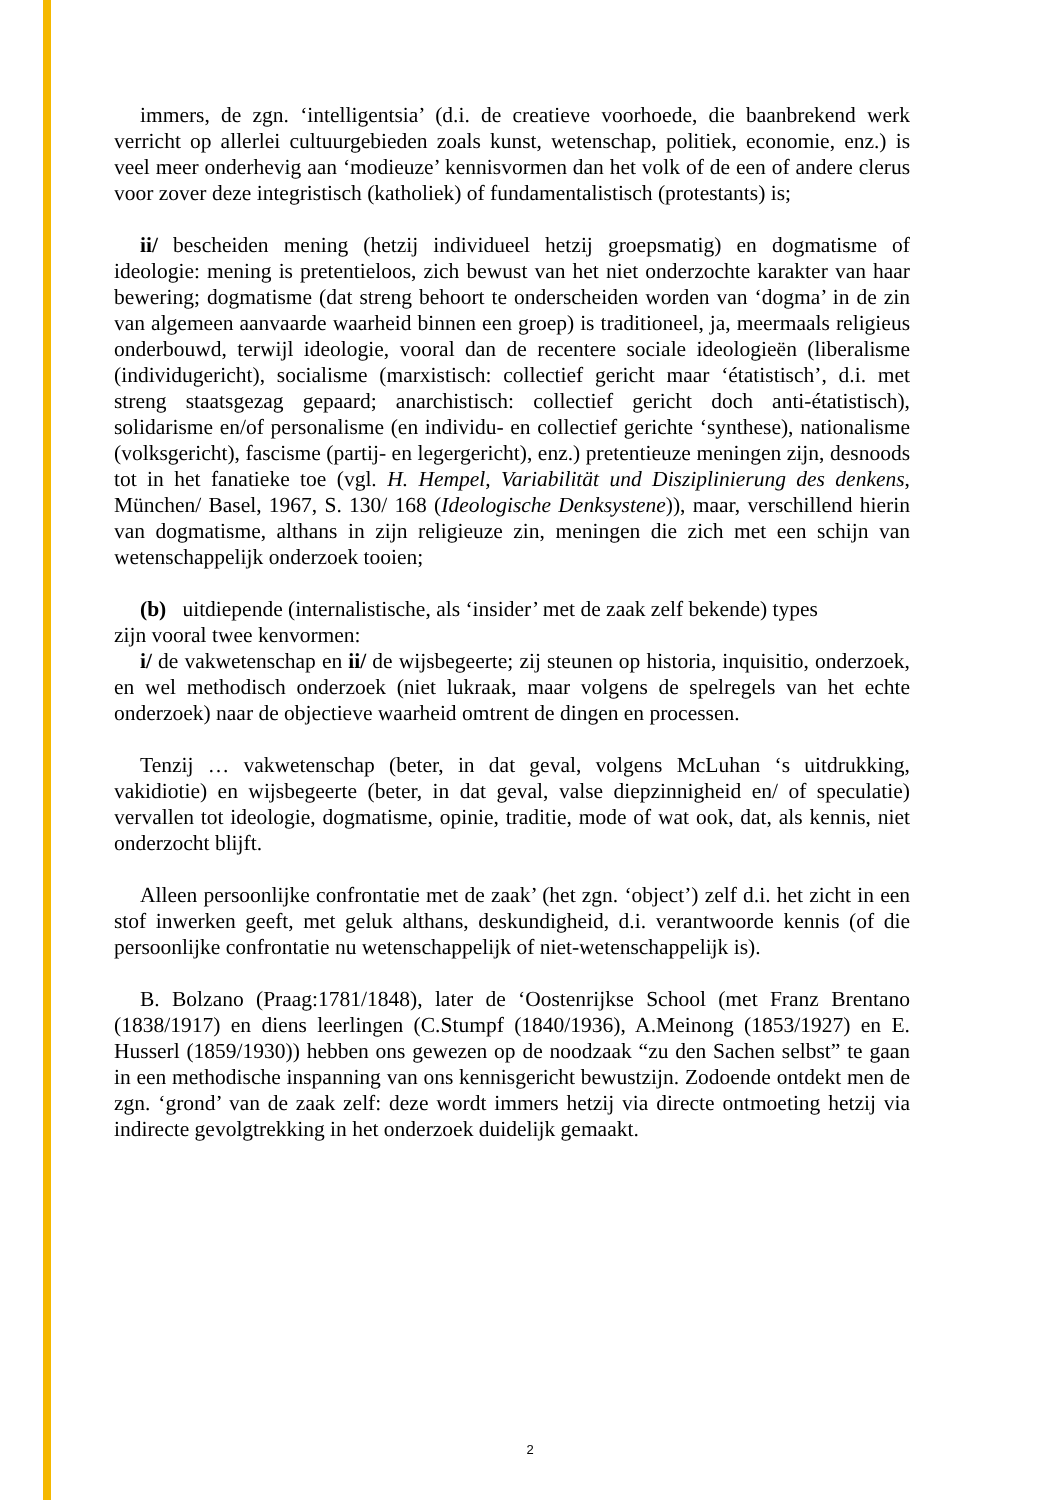immers, de zgn. ‘intelligentsia’ (d.i. de creatieve voorhoede, die baanbrekend werk verricht op allerlei cultuurgebieden zoals kunst, wetenschap, politiek, economie, enz.) is veel meer onderhevig aan ‘modieuze’ kennisvormen dan het volk of de een of andere clerus voor zover deze integristisch (katholiek) of fundamentalistisch (protestants) is;
ii/ bescheiden mening (hetzij individueel hetzij groepsmatig) en dogmatisme of ideologie: mening is pretentieloos, zich bewust van het niet onderzochte karakter van haar bewering; dogmatisme (dat streng behoort te onderscheiden worden van ‘dogma’ in de zin van algemeen aanvaarde waarheid binnen een groep) is traditioneel, ja, meermaals religieus onderbouwd, terwijl ideologie, vooral dan de recentere sociale ideologieën (liberalisme (individugericht), socialisme (marxistisch: collectief gericht maar ‘étatistisch’, d.i. met streng staatsgezag gepaard; anarchistisch: collectief gericht doch anti-étatistisch), solidarisme en/of personalisme (en individu- en collectief gerichte ‘synthese), nationalisme (volksgericht), fascisme (partij- en legergericht), enz.) pretentieuze meningen zijn, desnoods tot in het fanatieke toe (vgl. H. Hempel, Variabilität und Disziplinierung des denkens, München/ Basel, 1967, S. 130/ 168 (Ideologische Denksystene)), maar, verschillend hierin van dogmatisme, althans in zijn religieuze zin, meningen die zich met een schijn van wetenschappelijk onderzoek tooien;
(b) uitdiepende (internalistische, als ‘insider’ met de zaak zelf bekende) types
zijn vooral twee kenvormen:
i/ de vakwetenschap en ii/ de wijsbegeerte; zij steunen op historia, inquisitio, onderzoek, en wel methodisch onderzoek (niet lukraak, maar volgens de spelregels van het echte onderzoek) naar de objectieve waarheid omtrent de dingen en processen.
Tenzij … vakwetenschap (beter, in dat geval, volgens McLuhan ‘s uitdrukking, vakidiotie) en wijsbegeerte (beter, in dat geval, valse diepzinnigheid en/ of speculatie) vervallen tot ideologie, dogmatisme, opinie, traditie, mode of wat ook, dat, als kennis, niet onderzocht blijft.
Alleen persoonlijke confrontatie met de zaak’ (het zgn. ‘object’) zelf d.i. het zicht in een stof inwerken geeft, met geluk althans, deskundigheid, d.i. verantwoorde kennis (of die persoonlijke confrontatie nu wetenschappelijk of niet-wetenschappelijk is).
B. Bolzano (Praag:1781/1848), later de ‘Oostenrijkse School (met Franz Brentano (1838/1917) en diens leerlingen (C.Stumpf (1840/1936), A.Meinong (1853/1927) en E. Husserl (1859/1930)) hebben ons gewezen op de noodzaak “zu den Sachen selbst” te gaan in een methodische inspanning van ons kennisgericht bewustzijn. Zodoende ontdekt men de zgn. ‘grond’ van de zaak zelf: deze wordt immers hetzij via directe ontmoeting hetzij via indirecte gevolgtrekking in het onderzoek duidelijk gemaakt.
2